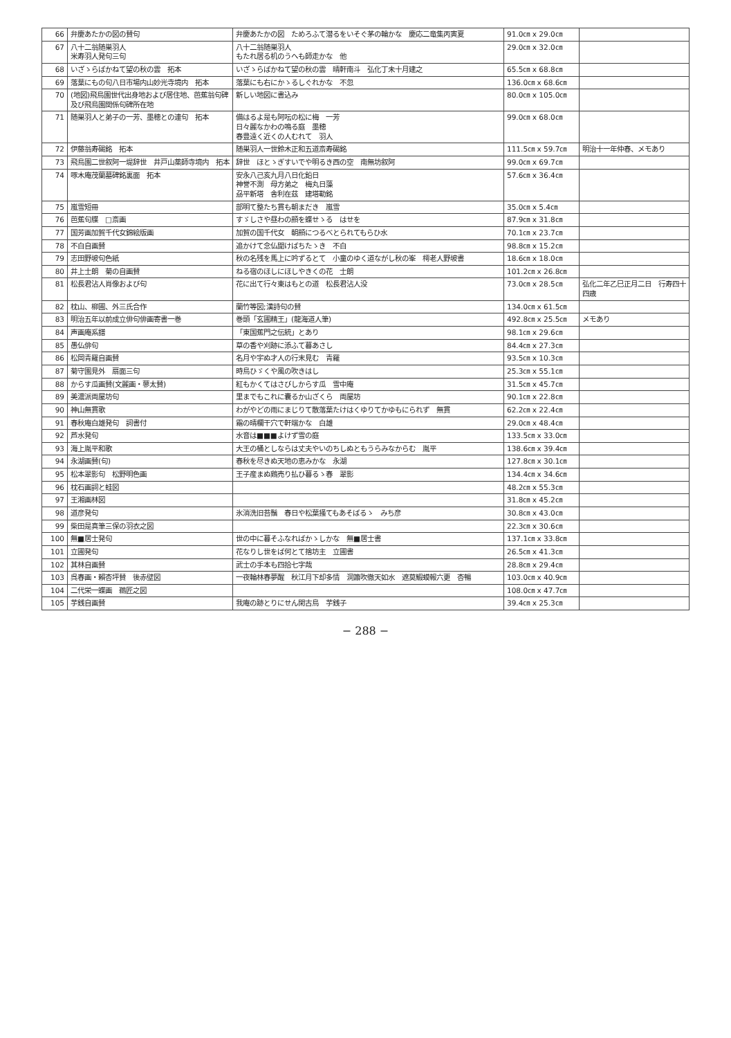| 66 | 弁慶あたかの図の賛句 | 弁慶あたかの図 ためろふて潜るをいそぐ茅の輪かな 慶応二竜集丙寅夏 | 91.0㎝ x 29.0㎝ | |
| 67 | 八十二翁随巣羽人 米寿羽人発句三句 | 八十二翁随巣羽人 もたれ居る机のうへも師走かな 他 | 29.0㎝ x 32.0㎝ | |
| 68 | いざゝらばかねて望の秋の雲 拓本 | いざゝらばかねて望の秋の雲 晴軒南斗 弘化丁未十月建之 | 65.5㎝ x 68.8㎝ | |
| 69 | 落葉にもの句八日市場内山妙光寺境内 拓本 | 落葉にも右にかゝるしぐれかな 不忽 | 136.0㎝ x 68.6㎝ | |
| 70 | (地図)飛鳥園世代出身地および居住地、芭蕉翁句碑及び飛鳥園関係句碑所在地 | 新しい地図に書込み | 80.0㎝ x 105.0㎝ | |
| 71 | 随巣羽人と弟子の一芳、墨穂との連句 拓本 | 備はるよ是も阿呍の松に梅 一芳 日々麗なかわの鳴る庭 墨穂 春豊遠く近くの人むれて 羽人 | 99.0㎝ x 68.0㎝ | |
| 72 | 伊藤翁寿碣銘 拓本 | 随巣羽人一世鈴木正和五道斎寿碣銘 | 111.5㎝ x 59.7㎝ | 明治十一年仲春、メモあり |
| 73 | 飛鳥園二世叙阿一堤辞世 井戸山薬師寺境内 拓本 | 辞世 ほとゝぎすいでや明るき西の空 南無坊叙阿 | 99.0㎝ x 69.7㎝ | |
| 74 | 啄木庵茂蘭墓碑銘裏面 拓本 | 安永八己亥九月八日化鉛日 神誉不測 母方弟之 梅丸日藻 刕平新塔 舎利在茲 建塔勒銘 | 57.6㎝ x 36.4㎝ | |
| 75 | 嵐雪短冊 | 部明て整たち貫も朝まだき 嵐雪 | 35.0㎝ x 5.4㎝ | |
| 76 | 芭蕉句牒 □斎画 | すゞしさや昼わの顔を蝶せゝる はせを | 87.9㎝ x 31.8㎝ | |
| 77 | 国芳画加賀千代女錦絵版画 | 加賀の国千代女 朝顔につるべとられてもらひ水 | 70.1㎝ x 23.7㎝ | |
| 78 | 不白自画賛 | 追かけて念仏聞けばちたゝき 不白 | 98.8㎝ x 15.2㎝ | |
| 79 | 志田野坡句色紙 | 秋の名残を馬上に吟ずるとて 小童のゆく道ながし秋の峯 樗老人野坡書 | 18.6㎝ x 18.0㎝ | |
| 80 | 井上士朗 菊の自画賛 | ねる宿のほしにほしやきくの花 士朗 | 101.2㎝ x 26.8㎝ | |
| 81 | 松長君沾人肖像および句 | 花に出て行々東はもとの道 松長君沾人没 | 73.0㎝ x 28.5㎝ | 弘化二年乙巳正月二日 行寿四十四歳 |
| 82 | 枕山、柳圃、外三氏合作 | 蘭竹等図;漢詩句の賛 | 134.0㎝ x 61.5㎝ | |
| 83 | 明治五年以前成立俳句俳画寄書一巻 | 巻頭「玄圃精王」(龍海道人筆) | 492.8㎝ x 25.5㎝ | メモあり |
| 84 | 声画庵系譜 | 「東国蕉門之伝統」とあり | 98.1㎝ x 29.6㎝ | |
| 85 | 愚仏俳句 | 草の香や刈跡に添ふて暮あさし | 84.4㎝ x 27.3㎝ | |
| 86 | 松岡青羅自画賛 | 名月や宇ぬ才人の行末見む 青羅 | 93.5㎝ x 10.3㎝ | |
| 87 | 菊守園見外 扇面三句 | 時鳥ひゞくや風の吹きはし | 25.3㎝ x 55.1㎝ | |
| 88 | からす瓜画賛(文麗画・蓼太賛) | 紅もかくてはさびしからす瓜 雪中庵 | 31.5㎝ x 45.7㎝ | |
| 89 | 美濃派両屋坊句 | 里までもこれに囊るか山ざくら 両屋坊 | 90.1㎝ x 22.8㎝ | |
| 90 | 神山無貫歌 | わがやどの雨にまじりて散落葉たけはくゆりてかゆもにられず 無貫 | 62.2㎝ x 22.4㎝ | |
| 91 | 春秋庵白雄発句 詞書付 | 霜の晴欄干穴で軒端かな 白雄 | 29.0㎝ x 48.4㎝ | |
| 92 | 芦水発句 | 水音は■■■よけず雪の庭 | 133.5㎝ x 33.0㎝ | |
| 93 | 海上胤平和歌 | 大王の桶としならは丈夫やいのちしぬともうらみなからむ 胤平 | 138.6㎝ x 39.4㎝ | |
| 94 | 永湖画賛(句) | 春秋を尽きぬ天地の恵みかな 永湖 | 127.8㎝ x 30.1㎝ | |
| 95 | 松本翠影句 松野明色画 | 王子産まぬ鶏売り払ひ暮るゝ春 翠影 | 134.4㎝ x 34.6㎝ | |
| 96 | 枕石画詞と蛙図 | | 48.2㎝ x 55.3㎝ | |
| 97 | 王湘画林図 | | 31.8㎝ x 45.2㎝ | |
| 98 | 道彦発句 | 氷消洗旧苔鬚 春日や松葉掻てもあそばるゝ みち彦 | 30.8㎝ x 43.0㎝ | |
| 99 | 柴田是真筆三保の羽衣之図 | | 22.3㎝ x 30.6㎝ | |
| 100 | 無■居士発句 | 世の中に暮そふなればかゝしかな 無■居士書 | 137.1㎝ x 33.8㎝ | |
| 101 | 立圃発句 | 花なりし世をば何とて捨坊主 立圃書 | 26.5㎝ x 41.3㎝ | |
| 102 | 其林自画賛 | 武士の手本も四拾七字哉 | 28.8㎝ x 29.4㎝ | |
| 103 | 呉春画・賴杏坪賛 後赤壁図 | 一夜輪林春夢醒 秋江月下却多情 洞簫吹徹天如水 遮莫鰕蟆報六更 杏暢 | 103.0㎝ x 40.9㎝ | |
| 104 | 二代栄一蝶画 鵜匠之図 | | 108.0㎝ x 47.7㎝ | |
| 105 | 芋銭自画賛 | 我庵の跡とりにせん閑古鳥 芋銭子 | 39.4㎝ x 25.3㎝ | |
− 288 −